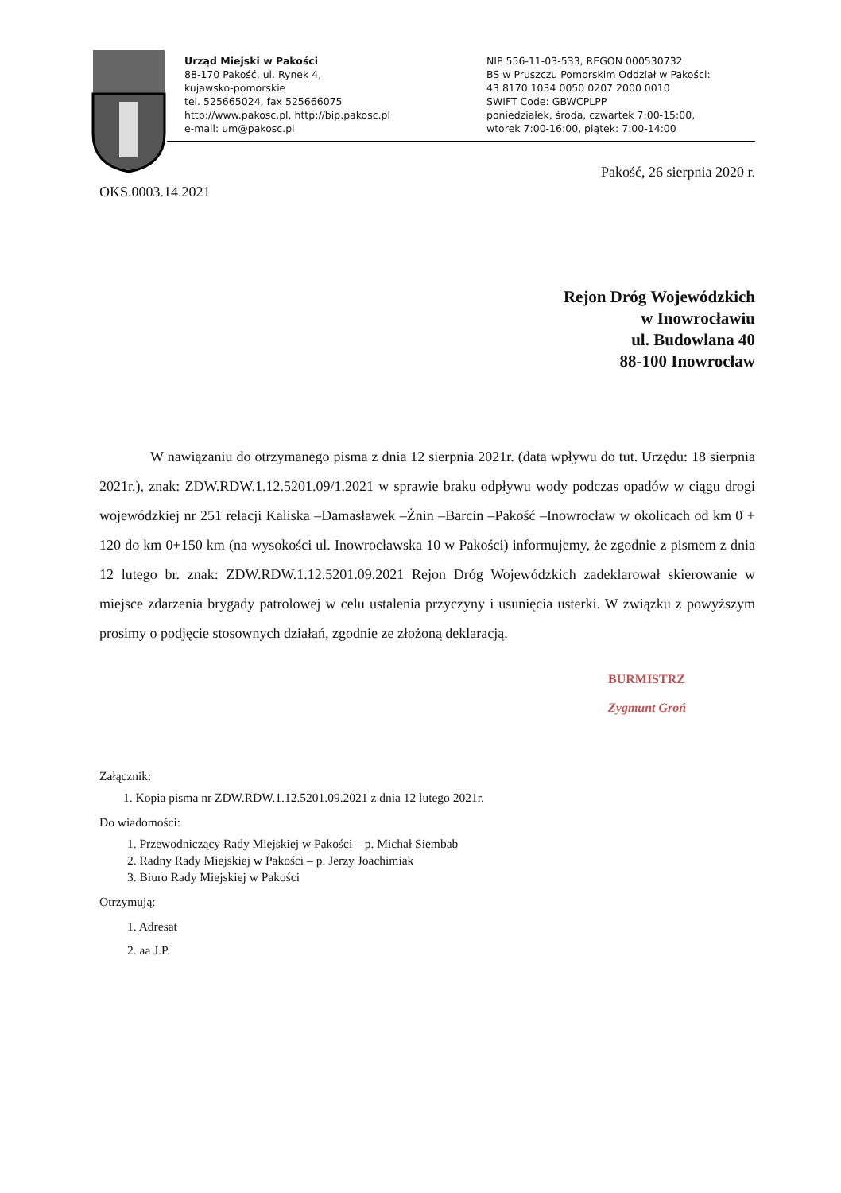Urząd Miejski w Pakości
88-170 Pakość, ul. Rynek 4,
kujawsko-pomorskie
tel. 525665024, fax 525666075
http://www.pakosc.pl, http://bip.pakosc.pl
e-mail: um@pakosc.pl
NIP 556-11-03-533, REGON 000530732
BS w Pruszczu Pomorskim Oddział w Pakości:
43 8170 1034 0050 0207 2000 0010
SWIFT Code: GBWCPLPP
poniedziałek, środa, czwartek 7:00-15:00,
wtorek 7:00-16:00, piątek: 7:00-14:00
Pakość, 26 sierpnia 2020 r.
OKS.0003.14.2021
Rejon Dróg Wojewódzkich
w Inowrocławiu
ul. Budowlana 40
88-100 Inowrocław
W nawiązaniu do otrzymanego pisma z dnia 12 sierpnia 2021r. (data wpływu do tut. Urzędu: 18 sierpnia 2021r.), znak: ZDW.RDW.1.12.5201.09/1.2021 w sprawie braku odpływu wody podczas opadów w ciągu drogi wojewódzkiej nr 251 relacji Kaliska –Damasławek –Żnin –Barcin –Pakość –Inowrocław w okolicach od km 0 + 120 do km 0+150 km (na wysokości ul. Inowrocławska 10 w Pakości) informujemy, że zgodnie z pismem z dnia 12 lutego br. znak: ZDW.RDW.1.12.5201.09.2021 Rejon Dróg Wojewódzkich zadeklarował skierowanie w miejsce zdarzenia brygady patrolowej w celu ustalenia przyczyny i usunięcia usterki. W związku z powyższym prosimy o podjęcie stosownych działań, zgodnie ze złożoną deklaracją.
BURMISTRZ
Zygmunt Groń
Załącznik:
1. Kopia pisma nr ZDW.RDW.1.12.5201.09.2021 z dnia 12 lutego 2021r.
Do wiadomości:
1. Przewodniczący Rady Miejskiej w Pakości – p. Michał Siembab
2. Radny Rady Miejskiej w Pakości – p. Jerzy Joachimiak
3. Biuro Rady Miejskiej w Pakości
Otrzymują:
1. Adresat
2. aa J.P.